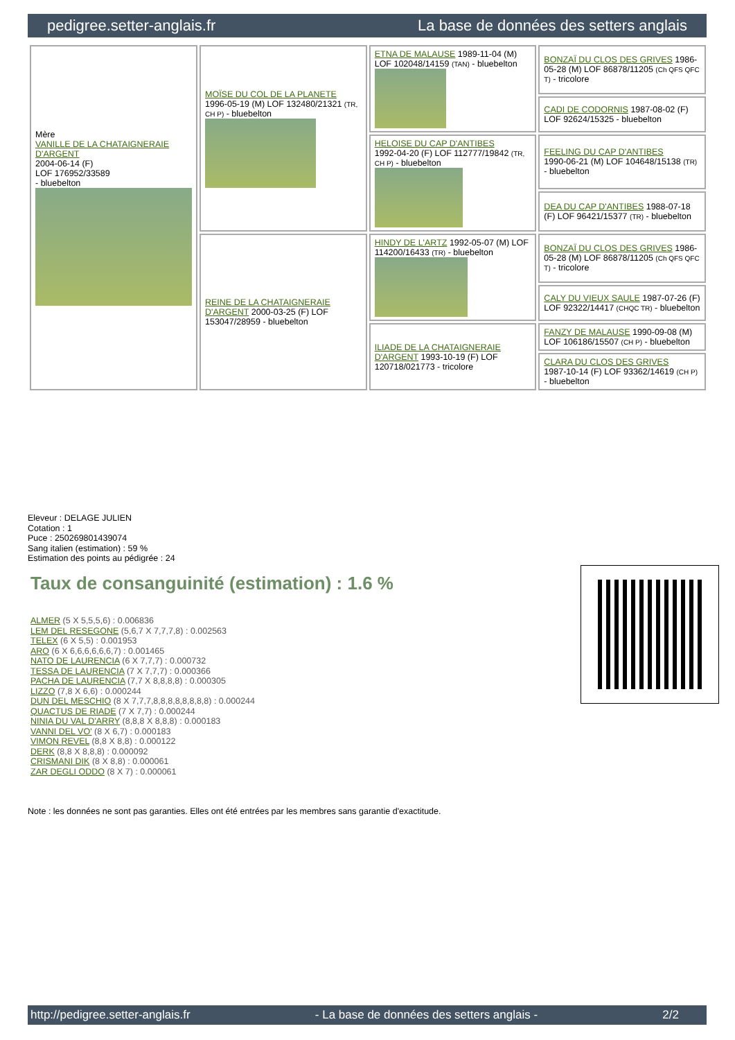pedigree.setter-anglais.fr La base de données des setters anglais
| Mère VANILLE DE LA CHATAIGNERAIE D'ARGENT 2004-06-14 (F) LOF 176952/33589 - bluebelton | MOÏSE DU COL DE LA PLANETE 1996-05-19 (M) LOF 132480/21321 (TR, CH P) - bluebelton | ETNA DE MALAUSE 1989-11-04 (M) LOF 102048/14159 (TAN) - bluebelton | BONZAÏ DU CLOS DES GRIVES 1986-05-28 (M) LOF 86878/11205 (Ch QFS QFC T) - tricolore |
| | | | CADI DE CODORNIS 1987-08-02 (F) LOF 92624/15325 - bluebelton |
| | | HELOISE DU CAP D'ANTIBES 1992-04-20 (F) LOF 112777/19842 (TR, CH P) - bluebelton | FEELING DU CAP D'ANTIBES 1990-06-21 (M) LOF 104648/15138 (TR) - bluebelton |
| | | | DEA DU CAP D'ANTIBES 1988-07-18 (F) LOF 96421/15377 (TR) - bluebelton |
| | REINE DE LA CHATAIGNERAIE D'ARGENT 2000-03-25 (F) LOF 153047/28959 - bluebelton | HINDY DE L'ARTZ 1992-05-07 (M) LOF 114200/16433 (TR) - bluebelton | BONZAÏ DU CLOS DES GRIVES 1986-05-28 (M) LOF 86878/11205 (Ch QFS QFC T) - tricolore |
| | | | CALY DU VIEUX SAULE 1987-07-26 (F) LOF 92322/14417 (CHQC TR) - bluebelton |
| | | ILIADE DE LA CHATAIGNERAIE D'ARGENT 1993-10-19 (F) LOF 120718/021773 - tricolore | FANZY DE MALAUSE 1990-09-08 (M) LOF 106186/15507 (CH P) - bluebelton |
| | | | CLARA DU CLOS DES GRIVES 1987-10-14 (F) LOF 93362/14619 (CH P) - bluebelton |
Eleveur : DELAGE JULIEN
Cotation : 1
Puce : 250269801439074
Sang italien (estimation) : 59 %
Estimation des points au pédigrée : 24
Taux de consanguinité (estimation) : 1.6 %
ALMER (5 X 5,5,5,6) : 0.006836
LEM DEL RESEGONE (5,6,7 X 7,7,7,8) : 0.002563
TELEX (6 X 5,5) : 0.001953
ARO (6 X 6,6,6,6,6,6,7) : 0.001465
NATO DE LAURENCIA (6 X 7,7,7) : 0.000732
TESSA DE LAURENCIA (7 X 7,7,7) : 0.000366
PACHA DE LAURENCIA (7,7 X 8,8,8,8) : 0.000305
LIZZO (7,8 X 6,6) : 0.000244
DUN DEL MESCHIO (8 X 7,7,7,8,8,8,8,8,8,8,8) : 0.000244
QUACTUS DE RIADE (7 X 7,7) : 0.000244
NINIA DU VAL D'ARRY (8,8,8 X 8,8,8) : 0.000183
VANNI DEL VO' (8 X 6,7) : 0.000183
VIMON REVEL (8,8 X 8,8) : 0.000122
DERK (8,8 X 8,8,8) : 0.000092
CRISMANI DIK (8 X 8,8) : 0.000061
ZAR DEGLI ODDO (8 X 7) : 0.000061
Note : les données ne sont pas garanties. Elles ont été entrées par les membres sans garantie d'exactitude.
http://pedigree.setter-anglais.fr - La base de données des setters anglais - 2/2